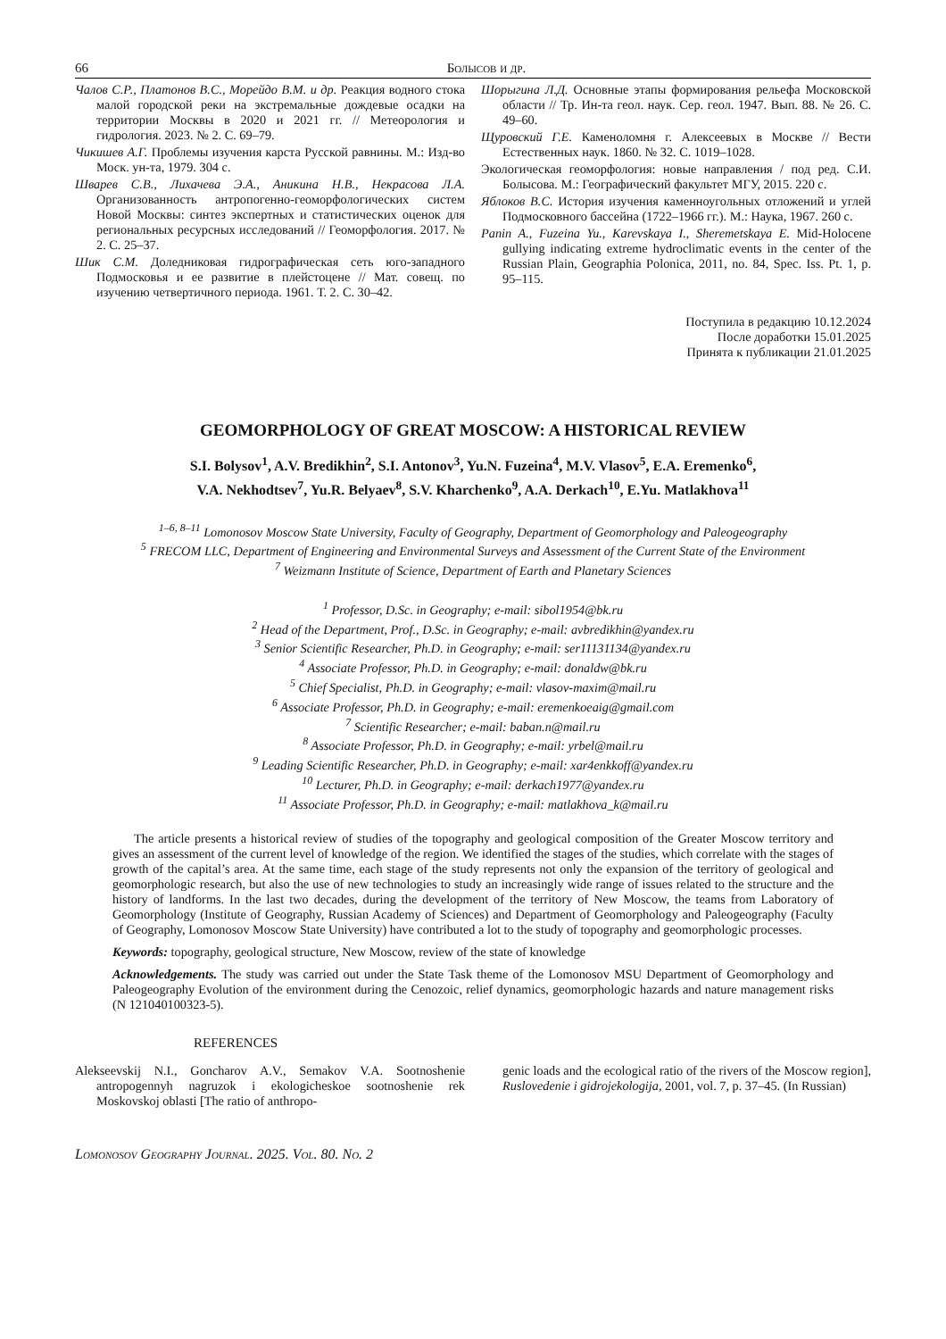66 Болысов и др.
Чалов С.Р., Платонов В.С., Морейдо В.М. и др. Реакция водного стока малой городской реки на экстремальные дождевые осадки на территории Москвы в 2020 и 2021 гг. // Метеорология и гидрология. 2023. № 2. С. 69–79.
Чикишев А.Г. Проблемы изучения карста Русской равнины. М.: Изд-во Моск. ун-та, 1979. 304 с.
Шварев С.В., Лихачева Э.А., Аникина Н.В., Некрасова Л.А. Организованность антропогенно-геоморфологических систем Новой Москвы: синтез экспертных и статистических оценок для региональных ресурсных исследований // Геоморфология. 2017. № 2. С. 25–37.
Шик С.М. Доледниковая гидрографическая сеть юго-западного Подмосковья и ее развитие в плейстоцене // Мат. совещ. по изучению четвертичного периода. 1961. Т. 2. С. 30–42.
Шорыгина Л.Д. Основные этапы формирования рельефа Московской области // Тр. Ин-та геол. наук. Сер. геол. 1947. Вып. 88. № 26. С. 49–60.
Щуровский Г.Е. Каменоломня г. Алексеевых в Москве // Вести Естественных наук. 1860. № 32. С. 1019–1028.
Экологическая геоморфология: новые направления / под ред. С.И. Болысова. М.: Географический факультет МГУ, 2015. 220 с.
Яблоков В.С. История изучения каменноугольных отложений и углей Подмосковного бассейна (1722–1966 гг.). М.: Наука, 1967. 260 с.
Panin A., Fuzeina Yu., Karevskaya I., Sheremetskaya E. Mid-Holocene gullying indicating extreme hydroclimatic events in the center of the Russian Plain, Geographia Polonica, 2011, no. 84, Spec. Iss. Pt. 1, p. 95–115.
Поступила в редакцию 10.12.2024
После доработки 15.01.2025
Принята к публикации 21.01.2025
GEOMORPHOLOGY OF GREAT MOSCOW: A HISTORICAL REVIEW
S.I. Bolysov<sup>1</sup>, A.V. Bredikhin<sup>2</sup>, S.I. Antonov<sup>3</sup>, Yu.N. Fuzeina<sup>4</sup>, M.V. Vlasov<sup>5</sup>, E.A. Eremenko<sup>6</sup>,
V.A. Nekhodtsev<sup>7</sup>, Yu.R. Belyaev<sup>8</sup>, S.V. Kharchenko<sup>9</sup>, A.A. Derkach<sup>10</sup>, E.Yu. Matlakhova<sup>11</sup>
<sup>1–6, 8–11</sup> Lomonosov Moscow State University, Faculty of Geography, Department of Geomorphology and Paleogeography
<sup>5</sup> FRECOM LLC, Department of Engineering and Environmental Surveys and Assessment of the Current State of the Environment
<sup>7</sup> Weizmann Institute of Science, Department of Earth and Planetary Sciences
<sup>1</sup> Professor, D.Sc. in Geography; e-mail: sibol1954@bk.ru
<sup>2</sup> Head of the Department, Prof., D.Sc. in Geography; e-mail: avbredikhin@yandex.ru
<sup>3</sup> Senior Scientific Researcher, Ph.D. in Geography; e-mail: ser11131134@yandex.ru
<sup>4</sup> Associate Professor, Ph.D. in Geography; e-mail: donaldw@bk.ru
<sup>5</sup> Chief Specialist, Ph.D. in Geography; e-mail: vlasov-maxim@mail.ru
<sup>6</sup> Associate Professor, Ph.D. in Geography; e-mail: eremenkoeaig@gmail.com
<sup>7</sup> Scientific Researcher; e-mail: baban.n@mail.ru
<sup>8</sup> Associate Professor, Ph.D. in Geography; e-mail: yrbel@mail.ru
<sup>9</sup> Leading Scientific Researcher, Ph.D. in Geography; e-mail: xar4enkkoff@yandex.ru
<sup>10</sup> Lecturer, Ph.D. in Geography; e-mail: derkach1977@yandex.ru
<sup>11</sup> Associate Professor, Ph.D. in Geography; e-mail: matlakhova_k@mail.ru
The article presents a historical review of studies of the topography and geological composition of the Greater Moscow territory and gives an assessment of the current level of knowledge of the region. We identified the stages of the studies, which correlate with the stages of growth of the capital’s area. At the same time, each stage of the study represents not only the expansion of the territory of geological and geomorphologic research, but also the use of new technologies to study an increasingly wide range of issues related to the structure and the history of landforms. In the last two decades, during the development of the territory of New Moscow, the teams from Laboratory of Geomorphology (Institute of Geography, Russian Academy of Sciences) and Department of Geomorphology and Paleogeography (Faculty of Geography, Lomonosov Moscow State University) have contributed a lot to the study of topography and geomorphologic processes.
Keywords: topography, geological structure, New Moscow, review of the state of knowledge
Acknowledgements. The study was carried out under the State Task theme of the Lomonosov MSU Department of Geomorphology and Paleogeography Evolution of the environment during the Cenozoic, relief dynamics, geomorphologic hazards and nature management risks (N 121040100323-5).
REFERENCES
Alekseevskij N.I., Goncharov A.V., Semakov V.A. Sootnoshenie antropogennyh nagruzok i ekologicheskoe sootnoshenie rek Moskovskoj oblasti [The ratio of anthropo-
genic loads and the ecological ratio of the rivers of the Moscow region], Ruslovedenie i gidrojekologija, 2001, vol. 7, p. 37–45. (In Russian)
Lomonosov Geography Journal. 2025. Vol. 80. No. 2